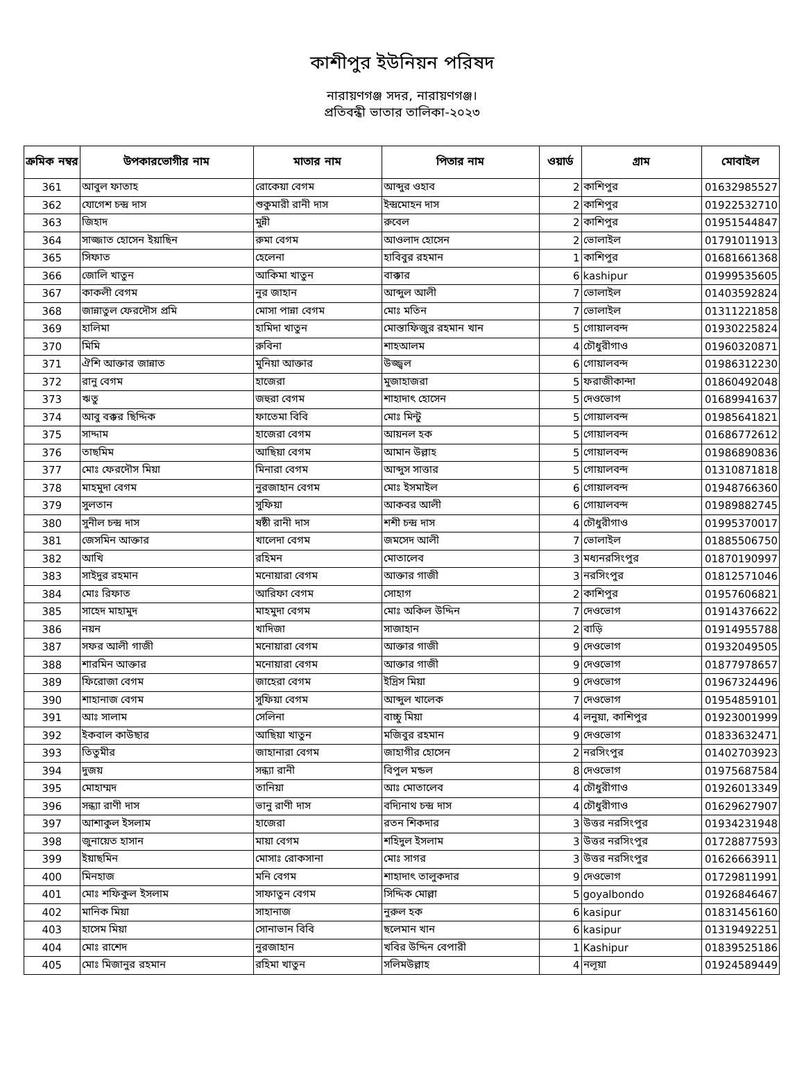কাশীপুর ইউনিয়ন পরিষদ
নারায়ণগঞ্জ সদর, নারায়ণগঞ্জ।
প্রতিবন্ধী ভাতার তালিকা-২০২৩
| ক্রমিক নম্বর | উপকারভোগীর নাম | মাতার নাম | পিতার নাম | ওয়ার্ড | গ্রাম | মোবাইল |
| --- | --- | --- | --- | --- | --- | --- |
| 361 | আবুল ফাতাহ | রোকেয়া বেগম | আব্দুর ওহাব | 2 | কাশিপুর | 01632985527 |
| 362 | যোগেশ চন্দ্র দাস | শুকুমারী রানী দাস | ইন্দ্রমোহন দাস | 2 | কাশিপুর | 01922532710 |
| 363 | জিহাদ | মুন্নী | রুবেল | 2 | কাশিপুর | 01951544847 |
| 364 | সাজ্জাত হোসেন ইয়াছিন | রুমা বেগম | আওলাদ হোসেন | 2 | ভোলাইল | 01791011913 |
| 365 | সিফাত | হেলেনা | হাবিবুর রহমান | 1 | কাশিপুর | 01681661368 |
| 366 | জোলি খাতুন | আকিমা খাতুন | বাক্কার | 6 | kashipur | 01999535605 |
| 367 | কাকলী বেগম | নুর জাহান | আব্দুল আলী | 7 | ভোলাইল | 01403592824 |
| 368 | জান্নাতুল ফেরদৌস প্রমি | মোসা পান্না বেগম | মোঃ মতিন | 7 | ভোলাইল | 01311221858 |
| 369 | হালিমা | হামিদা খাতুন | মোস্তাফিজুর রহমান খান | 5 | গোয়ালবন্দ | 01930225824 |
| 370 | মিমি | রুবিনা | শাহআলম | 4 | চৌধুরীগাও | 01960320871 |
| 371 | ঐশি আক্তার জান্নাত | মুনিয়া আক্তার | উজ্জ্বল | 6 | গোয়ালবন্দ | 01986312230 |
| 372 | রানু বেগম | হাজেরা | মুজাহাজরা | 5 | ফরাজীকান্দা | 01860492048 |
| 373 | ঋতু | জহুরা বেগম | শাহাদাৎ হোসেন | 5 | দেওভোগ | 01689941637 |
| 374 | আবু বক্কর ছিদ্দিক | ফাতেমা বিবি | মোঃ মিন্টু | 5 | গোয়ালবন্দ | 01985641821 |
| 375 | সাদ্দাম | হাজেরা বেগম | আয়নল হক | 5 | গোয়ালবন্দ | 01686772612 |
| 376 | তাছমিম | আছিয়া বেগম | আমান উল্লাহ | 5 | গোয়ালবন্দ | 01986890836 |
| 377 | মোঃ ফেরদৌস মিয়া | মিনারা বেগম | আব্দুস সাত্তার | 5 | গোয়ালবন্দ | 01310871818 |
| 378 | মাহমুদা বেগম | নুরজাহান বেগম | মোঃ ইসমাইল | 6 | গোয়ালবন্দ | 01948766360 |
| 379 | সুলতান | সুফিয়া | আকবর আলী | 6 | গোয়ালবন্দ | 01989882745 |
| 380 | সুনীল চন্দ্র দাস | ষষ্ঠী রানী দাস | শশী চন্দ্র দাস | 4 | চৌধুরীগাও | 01995370017 |
| 381 | জেসমিন আক্তার | খালেদা বেগম | জমসেদ আলী | 7 | ভোলাইল | 01885506750 |
| 382 | আখি | রহিমন | মোতালেব | 3 | মধ্যনরসিংপুর | 01870190997 |
| 383 | সাইদুর রহমান | মনোয়ারা বেগম | আক্তার গাজী | 3 | নরসিংপুর | 01812571046 |
| 384 | মোঃ রিফাত | আরিফা বেগম | সোহাগ | 2 | কাশিপুর | 01957606821 |
| 385 | সাহেদ মাহামুদ | মাহমুদা বেগম | মোঃ অকিল উদ্দিন | 7 | দেওভোগ | 01914376622 |
| 386 | নয়ন | খাদিজা | সাজাহান | 2 | বাড়ি | 01914955788 |
| 387 | সফর আলী গাজী | মনোয়ারা বেগম | আক্তার গাজী | 9 | দেওভোগ | 01932049505 |
| 388 | শারমিন আক্তার | মনোয়ারা বেগম | আক্তার গাজী | 9 | দেওভোগ | 01877978657 |
| 389 | ফিরোজা বেগম | জাহেরা বেগম | ইদ্রিস মিয়া | 9 | দেওভোগ | 01967324496 |
| 390 | শাহানাজ বেগম | সুফিয়া বেগম | আব্দুল খালেক | 7 | দেওভোগ | 01954859101 |
| 391 | আঃ সালাম | সেলিনা | বাচ্চু মিয়া | 4 | লনুয়া, কাশিপুর | 01923001999 |
| 392 | ইকবাল কাউছার | আছিয়া খাতুন | মজিবুর রহমান | 9 | দেওভোগ | 01833632471 |
| 393 | তিতুমীর | জাহানারা বেগম | জাহাগীর হোসেন | 2 | নরসিংপুর | 01402703923 |
| 394 | দুজয় | সন্ধ্যা রানী | বিপুল মন্ডল | 8 | দেওভোগ | 01975687584 |
| 395 | মোহাম্মদ | তানিয়া | আঃ মোতালেব | 4 | চৌধুরীগাও | 01926013349 |
| 396 | সন্ধ্যা রাণী দাস | ভানু রাণী দাস | বদ্যিনাথ চন্দ্র দাস | 4 | চৌধুরীগাও | 01629627907 |
| 397 | আশাকুল ইসলাম | হাজেরা | রতন শিকদার | 3 | উত্তর নরসিংপুর | 01934231948 |
| 398 | জুনায়েত হাসান | মায়া বেগম | শহিদুল ইসলাম | 3 | উত্তর নরসিংপুর | 01728877593 |
| 399 | ইয়াছমিন | মোসাঃ রোকসানা | মোঃ সাগর | 3 | উত্তর নরসিংপুর | 01626663911 |
| 400 | মিনহাজ | মনি বেগম | শাহাদাৎ তালুকদার | 9 | দেওভোগ | 01729811991 |
| 401 | মোঃ শফিকুল ইসলাম | সাফাতুন বেগম | সিদ্দিক মোল্লা | 5 | goyalbondo | 01926846467 |
| 402 | মানিক মিয়া | সাহানাজ | নুরুল হক | 6 | kasipur | 01831456160 |
| 403 | হাসেম মিয়া | সোনাভান বিবি | ছলেমান খান | 6 | kasipur | 01319492251 |
| 404 | মোঃ রাশেদ | নুরজাহান | খবির উদ্দিন বেপারী | 1 | Kashipur | 01839525186 |
| 405 | মোঃ মিজানুর রহমান | রহিমা খাতুন | সলিমউল্লাহ | 4 | নলূয়া | 01924589449 |